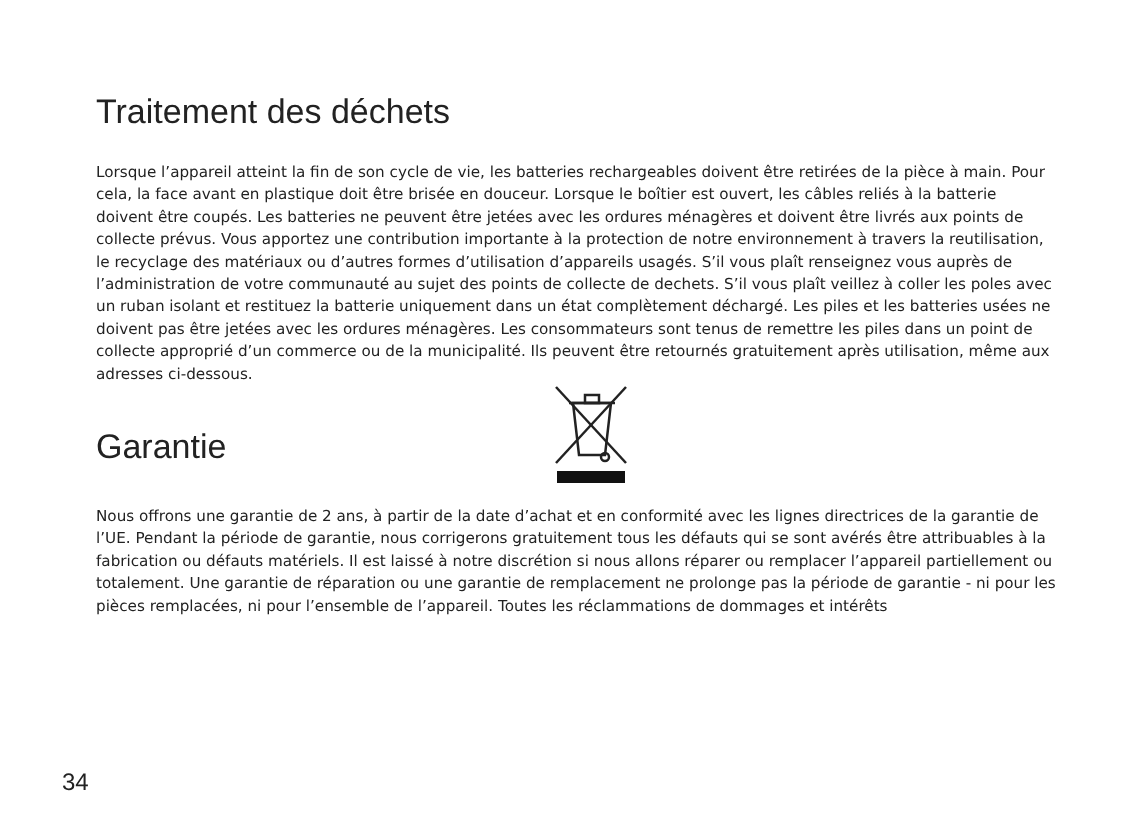Traitement des déchets
Lorsque l’appareil atteint la fin de son cycle de vie, les batteries rechargeables doivent être retirées de la pièce à main. Pour cela, la face avant en plastique doit être brisée en douceur. Lorsque le boîtier est ouvert, les câbles reliés à la batterie doivent être coupés. Les batteries ne peuvent être jetées avec les ordures ménagères et doivent être livrés aux points de collecte prévus. Vous apportez une contribution importante à la protection de notre environnement à travers la reutilisation, le recyclage des matériaux ou d’autres formes d’utilisation d’appareils usagés. S’il vous plaît renseignez vous auprès de l’administration de votre communauté au sujet des points de collecte de dechets. S’il vous plaît veillez à coller les poles avec un ruban isolant et restituez la batterie uniquement dans un état complètement déchargé. Les piles et les batteries usées ne doivent pas être jetées avec les ordures ménagères. Les consommateurs sont tenus de remettre les piles dans un point de collecte approprié d’un commerce ou de la municipalité. Ils peuvent être retournés gratuitement après utilisation, même aux adresses ci-dessous.
Garantie
Nous offrons une garantie de 2 ans, à partir de la date d’achat et en conformité avec les lignes directrices de la garantie de l’UE. Pendant la période de garantie, nous corrigerons gratuitement tous les défauts qui se sont avérés être attribuables à la fabrication ou défauts matériels. Il est laissé à notre discrétion si nous allons réparer ou remplacer l’appareil partiellement ou totalement. Une garantie de réparation ou une garantie de remplacement ne prolonge pas la période de garantie - ni pour les pièces remplacées, ni pour l’ensemble de l’appareil. Toutes les réclammations de dommages et intérêts
34